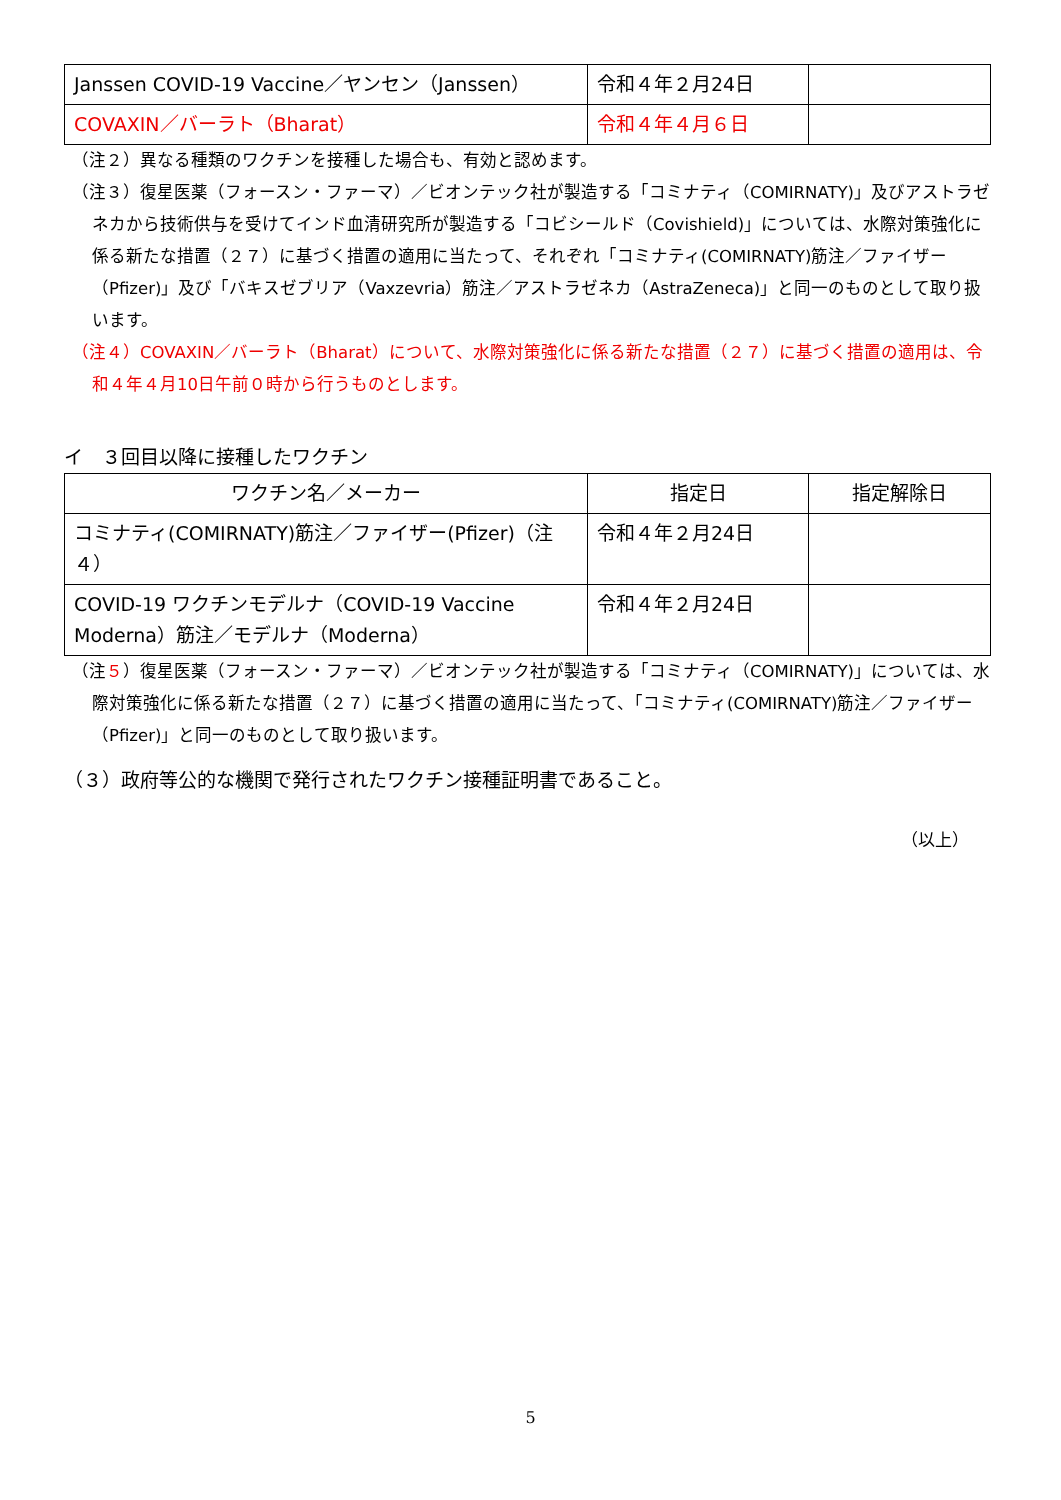| Janssen COVID-19 Vaccine／ヤンセン（Janssen） | 令和４年２月24日 | |
| COVAXIN／バーラト（Bharat） | 令和４年４月６日 | |
（注２）異なる種類のワクチンを接種した場合も、有効と認めます。
（注３）復星医薬（フォースン・ファーマ）／ビオンテック社が製造する「コミナティ（COMIRNATY)」及びアストラゼネカから技術供与を受けてインド血清研究所が製造する「コビシールド（Covishield)」については、水際対策強化に係る新たな措置（２７）に基づく措置の適用に当たって、それぞれ「コミナティ(COMIRNATY)筋注／ファイザー（Pfizer)」及び「バキスゼブリア（Vaxzevria）筋注／アストラゼネカ（AstraZeneca)」と同一のものとして取り扱います。
（注４）COVAXIN／バーラト（Bharat）について、水際対策強化に係る新たな措置（２７）に基づく措置の適用は、令和４年４月10日午前０時から行うものとします。
イ　３回目以降に接種したワクチン
| ワクチン名／メーカー | 指定日 | 指定解除日 |
| --- | --- | --- |
| コミナティ(COMIRNATY)筋注／ファイザー(Pfizer)（注４） | 令和４年２月24日 | |
| COVID-19 ワクチンモデルナ（COVID-19 Vaccine Moderna）筋注／モデルナ（Moderna） | 令和４年２月24日 | |
（注５）復星医薬（フォースン・ファーマ）／ビオンテック社が製造する「コミナティ（COMIRNATY)」については、水際対策強化に係る新たな措置（２７）に基づく措置の適用に当たって、「コミナティ(COMIRNATY)筋注／ファイザー（Pfizer)」と同一のものとして取り扱います。
（３）政府等公的な機関で発行されたワクチン接種証明書であること。
（以上）
5